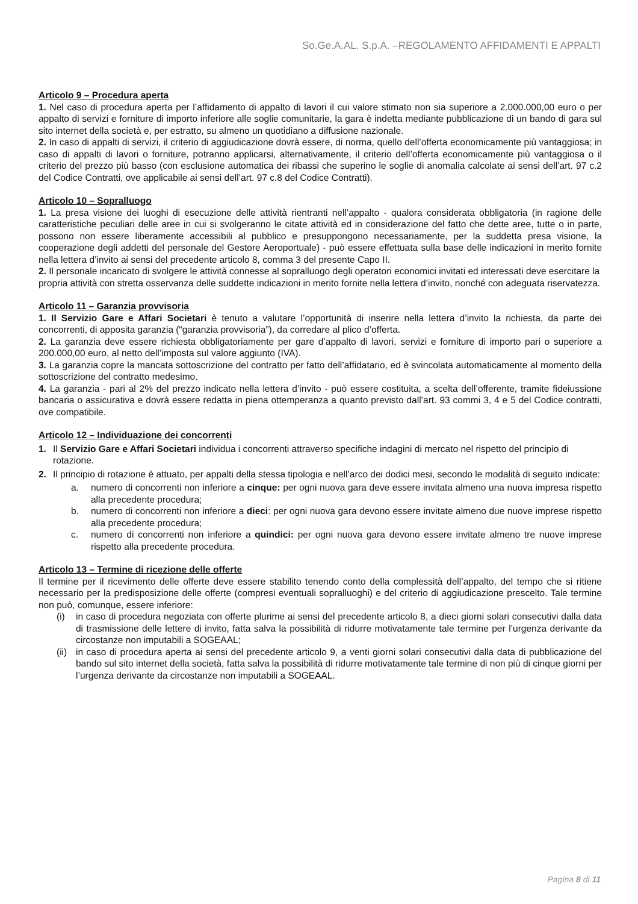So.Ge.A.AL. S.p.A. –REGOLAMENTO AFFIDAMENTI E APPALTI
Articolo 9 – Procedura aperta
1. Nel caso di procedura aperta per l’affidamento di appalto di lavori il cui valore stimato non sia superiore a 2.000.000,00 euro o per appalto di servizi e forniture di importo inferiore alle soglie comunitarie, la gara è indetta mediante pubblicazione di un bando di gara sul sito internet della società e, per estratto, su almeno un quotidiano a diffusione nazionale.
2. In caso di appalti di servizi, il criterio di aggiudicazione dovrà essere, di norma, quello dell’offerta economicamente più vantaggiosa; in caso di appalti di lavori o forniture, potranno applicarsi, alternativamente, il criterio dell’offerta economicamente più vantaggiosa o il criterio del prezzo più basso (con esclusione automatica dei ribassi che superino le soglie di anomalia calcolate ai sensi dell’art. 97 c.2 del Codice Contratti, ove applicabile ai sensi dell’art. 97 c.8 del Codice Contratti).
Articolo 10 – Sopralluogo
1. La presa visione dei luoghi di esecuzione delle attività rientranti nell’appalto - qualora considerata obbligatoria (in ragione delle caratteristiche peculiari delle aree in cui si svolgeranno le citate attività ed in considerazione del fatto che dette aree, tutte o in parte, possono non essere liberamente accessibili al pubblico e presuppongono necessariamente, per la suddetta presa visione, la cooperazione degli addetti del personale del Gestore Aeroportuale) - può essere effettuata sulla base delle indicazioni in merito fornite nella lettera d’invito ai sensi del precedente articolo 8, comma 3 del presente Capo II.
2. Il personale incaricato di svolgere le attività connesse al sopralluogo degli operatori economici invitati ed interessati deve esercitare la propria attività con stretta osservanza delle suddette indicazioni in merito fornite nella lettera d’invito, nonché con adeguata riservatezza.
Articolo 11 – Garanzia provvisoria
1. Il Servizio Gare e Affari Societari è tenuto a valutare l’opportunità di inserire nella lettera d’invito la richiesta, da parte dei concorrenti, di apposita garanzia (“garanzia provvisoria”), da corredare al plico d’offerta.
2. La garanzia deve essere richiesta obbligatoriamente per gare d’appalto di lavori, servizi e forniture di importo pari o superiore a 200.000,00 euro, al netto dell’imposta sul valore aggiunto (IVA).
3. La garanzia copre la mancata sottoscrizione del contratto per fatto dell’affidatario, ed è svincolata automaticamente al momento della sottoscrizione del contratto medesimo.
4. La garanzia - pari al 2% del prezzo indicato nella lettera d’invito - può essere costituita, a scelta dell’offerente, tramite fideiussione bancaria o assicurativa e dovrà essere redatta in piena ottemperanza a quanto previsto dall’art. 93 commi 3, 4 e 5 del Codice contratti, ove compatibile.
Articolo 12 – Individuazione dei concorrenti
1. Il Servizio Gare e Affari Societari individua i concorrenti attraverso specifiche indagini di mercato nel rispetto del principio di rotazione.
2. Il principio di rotazione è attuato, per appalti della stessa tipologia e nell’arco dei dodici mesi, secondo le modalità di seguito indicate:
a. numero di concorrenti non inferiore a cinque: per ogni nuova gara deve essere invitata almeno una nuova impresa rispetto alla precedente procedura;
b. numero di concorrenti non inferiore a dieci: per ogni nuova gara devono essere invitate almeno due nuove imprese rispetto alla precedente procedura;
c. numero di concorrenti non inferiore a quindici: per ogni nuova gara devono essere invitate almeno tre nuove imprese rispetto alla precedente procedura.
Articolo 13 – Termine di ricezione delle offerte
Il termine per il ricevimento delle offerte deve essere stabilito tenendo conto della complessità dell’appalto, del tempo che si ritiene necessario per la predisposizione delle offerte (compresi eventuali sopralluoghi) e del criterio di aggiudicazione prescelto. Tale termine non può, comunque, essere inferiore:
(i) in caso di procedura negoziata con offerte plurime ai sensi del precedente articolo 8, a dieci giorni solari consecutivi dalla data di trasmissione delle lettere di invito, fatta salva la possibilità di ridurre motivatamente tale termine per l’urgenza derivante da circostanze non imputabili a SOGEAAL;
(ii)
in caso di procedura aperta ai sensi del precedente articolo 9, a venti giorni solari consecutivi dalla data di pubblicazione del bando sul sito internet della società, fatta salva la possibilità di ridurre motivatamente tale termine di non più di cinque giorni per l’urgenza derivante da circostanze non imputabili a SOGEAAL.
Pagina 8 di 11